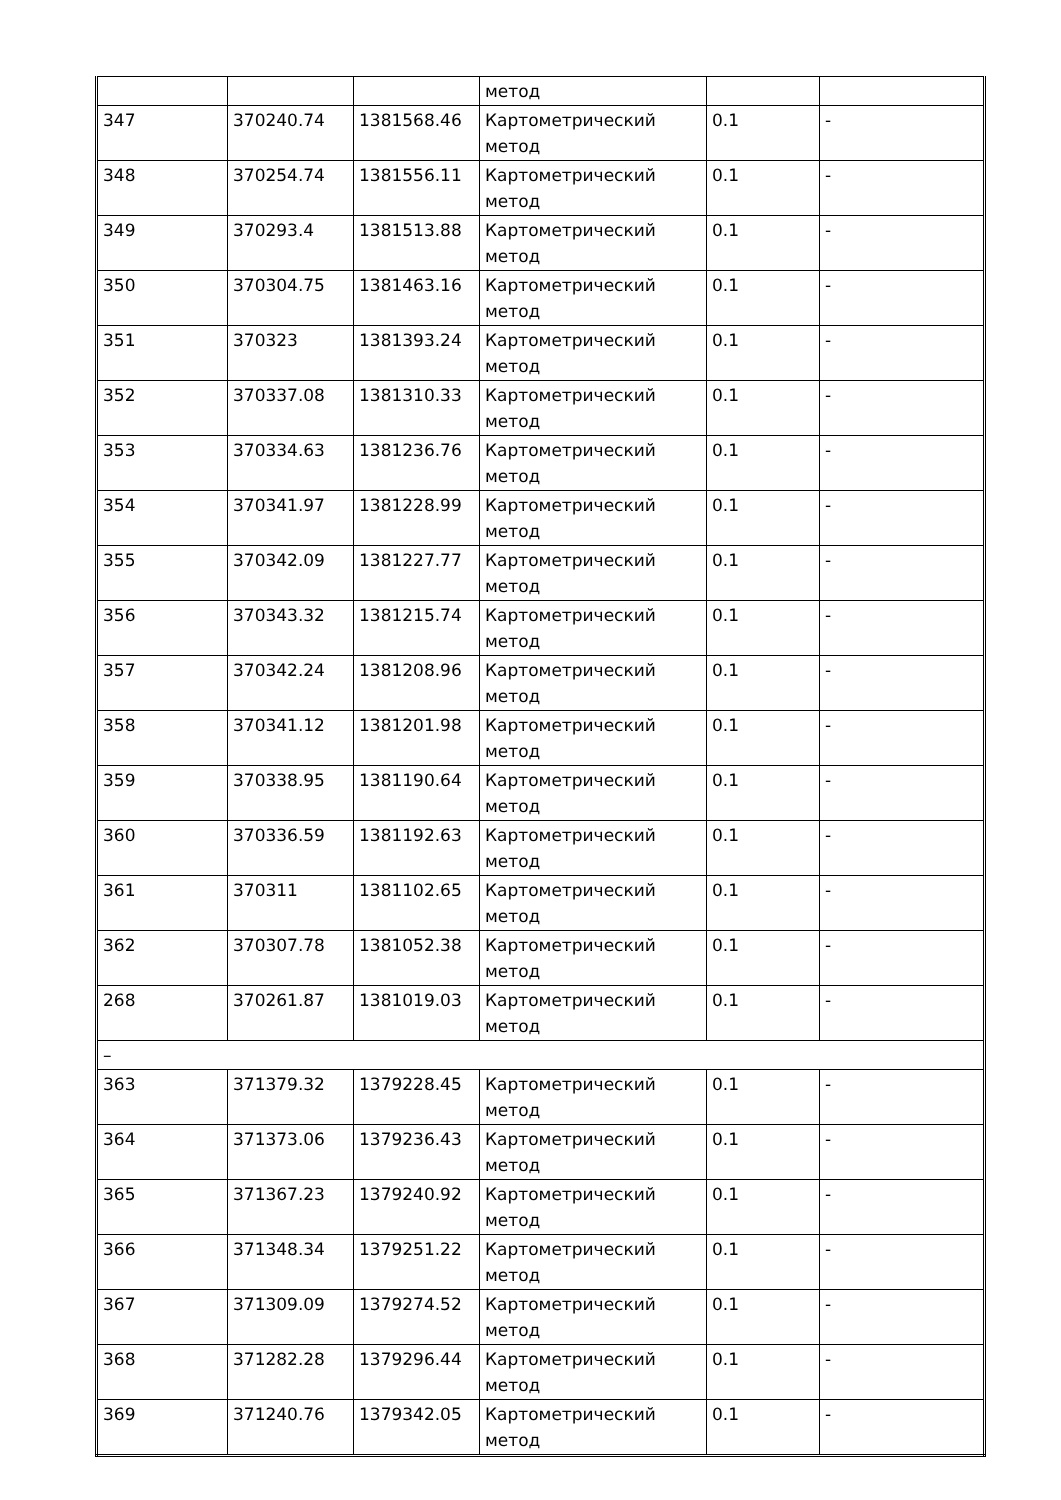| | | | метод | | |
| 347 | 370240.74 | 1381568.46 | Картометрический метод | 0.1 | - |
| 348 | 370254.74 | 1381556.11 | Картометрический метод | 0.1 | - |
| 349 | 370293.4 | 1381513.88 | Картометрический метод | 0.1 | - |
| 350 | 370304.75 | 1381463.16 | Картометрический метод | 0.1 | - |
| 351 | 370323 | 1381393.24 | Картометрический метод | 0.1 | - |
| 352 | 370337.08 | 1381310.33 | Картометрический метод | 0.1 | - |
| 353 | 370334.63 | 1381236.76 | Картометрический метод | 0.1 | - |
| 354 | 370341.97 | 1381228.99 | Картометрический метод | 0.1 | - |
| 355 | 370342.09 | 1381227.77 | Картометрический метод | 0.1 | - |
| 356 | 370343.32 | 1381215.74 | Картометрический метод | 0.1 | - |
| 357 | 370342.24 | 1381208.96 | Картометрический метод | 0.1 | - |
| 358 | 370341.12 | 1381201.98 | Картометрический метод | 0.1 | - |
| 359 | 370338.95 | 1381190.64 | Картометрический метод | 0.1 | - |
| 360 | 370336.59 | 1381192.63 | Картометрический метод | 0.1 | - |
| 361 | 370311 | 1381102.65 | Картометрический метод | 0.1 | - |
| 362 | 370307.78 | 1381052.38 | Картометрический метод | 0.1 | - |
| 268 | 370261.87 | 1381019.03 | Картометрический метод | 0.1 | - |
| – | | | | | |
| 363 | 371379.32 | 1379228.45 | Картометрический метод | 0.1 | - |
| 364 | 371373.06 | 1379236.43 | Картометрический метод | 0.1 | - |
| 365 | 371367.23 | 1379240.92 | Картометрический метод | 0.1 | - |
| 366 | 371348.34 | 1379251.22 | Картометрический метод | 0.1 | - |
| 367 | 371309.09 | 1379274.52 | Картометрический метод | 0.1 | - |
| 368 | 371282.28 | 1379296.44 | Картометрический метод | 0.1 | - |
| 369 | 371240.76 | 1379342.05 | Картометрический метод | 0.1 | - |